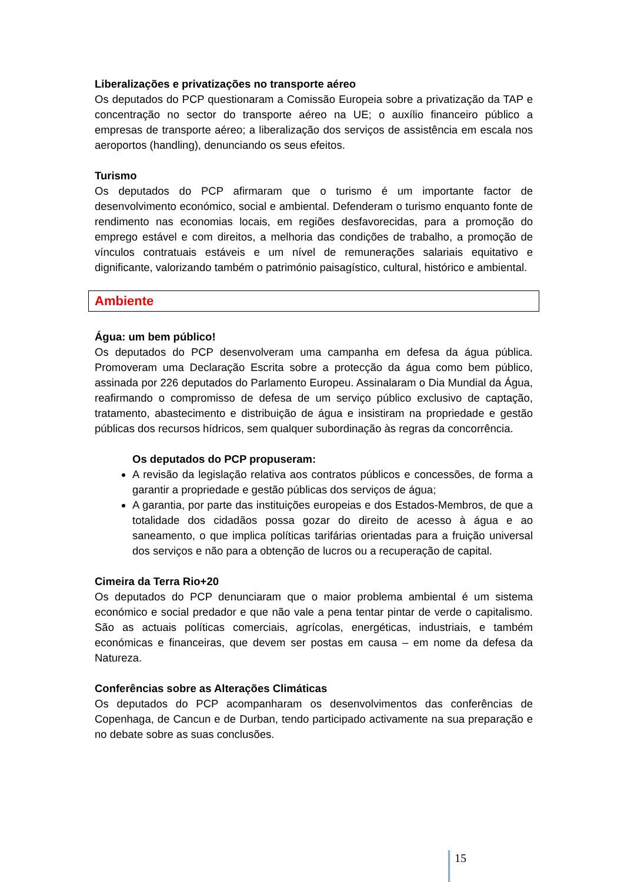Liberalizações e privatizações no transporte aéreo
Os deputados do PCP questionaram a Comissão Europeia sobre a privatização da TAP e concentração no sector do transporte aéreo na UE; o auxílio financeiro público a empresas de transporte aéreo; a liberalização dos serviços de assistência em escala nos aeroportos (handling), denunciando os seus efeitos.
Turismo
Os deputados do PCP afirmaram que o turismo é um importante factor de desenvolvimento económico, social e ambiental. Defenderam o turismo enquanto fonte de rendimento nas economias locais, em regiões desfavorecidas, para a promoção do emprego estável e com direitos, a melhoria das condições de trabalho, a promoção de vínculos contratuais estáveis e um nível de remunerações salariais equitativo e dignificante, valorizando também o património paisagístico, cultural, histórico e ambiental.
Ambiente
Água: um bem público!
Os deputados do PCP desenvolveram uma campanha em defesa da água pública. Promoveram uma Declaração Escrita sobre a protecção da água como bem público, assinada por 226 deputados do Parlamento Europeu. Assinalaram o Dia Mundial da Água, reafirmando o compromisso de defesa de um serviço público exclusivo de captação, tratamento, abastecimento e distribuição de água e insistiram na propriedade e gestão públicas dos recursos hídricos, sem qualquer subordinação às regras da concorrência.
Os deputados do PCP propuseram:
A revisão da legislação relativa aos contratos públicos e concessões, de forma a garantir a propriedade e gestão públicas dos serviços de água;
A garantia, por parte das instituições europeias e dos Estados-Membros, de que a totalidade dos cidadãos possa gozar do direito de acesso à água e ao saneamento, o que implica políticas tarifárias orientadas para a fruição universal dos serviços e não para a obtenção de lucros ou a recuperação de capital.
Cimeira da Terra Rio+20
Os deputados do PCP denunciaram que o maior problema ambiental é um sistema económico e social predador e que não vale a pena tentar pintar de verde o capitalismo. São as actuais políticas comerciais, agrícolas, energéticas, industriais, e também económicas e financeiras, que devem ser postas em causa – em nome da defesa da Natureza.
Conferências sobre as Alterações Climáticas
Os deputados do PCP acompanharam os desenvolvimentos das conferências de Copenhaga, de Cancun e de Durban, tendo participado activamente na sua preparação e no debate sobre as suas conclusões.
15